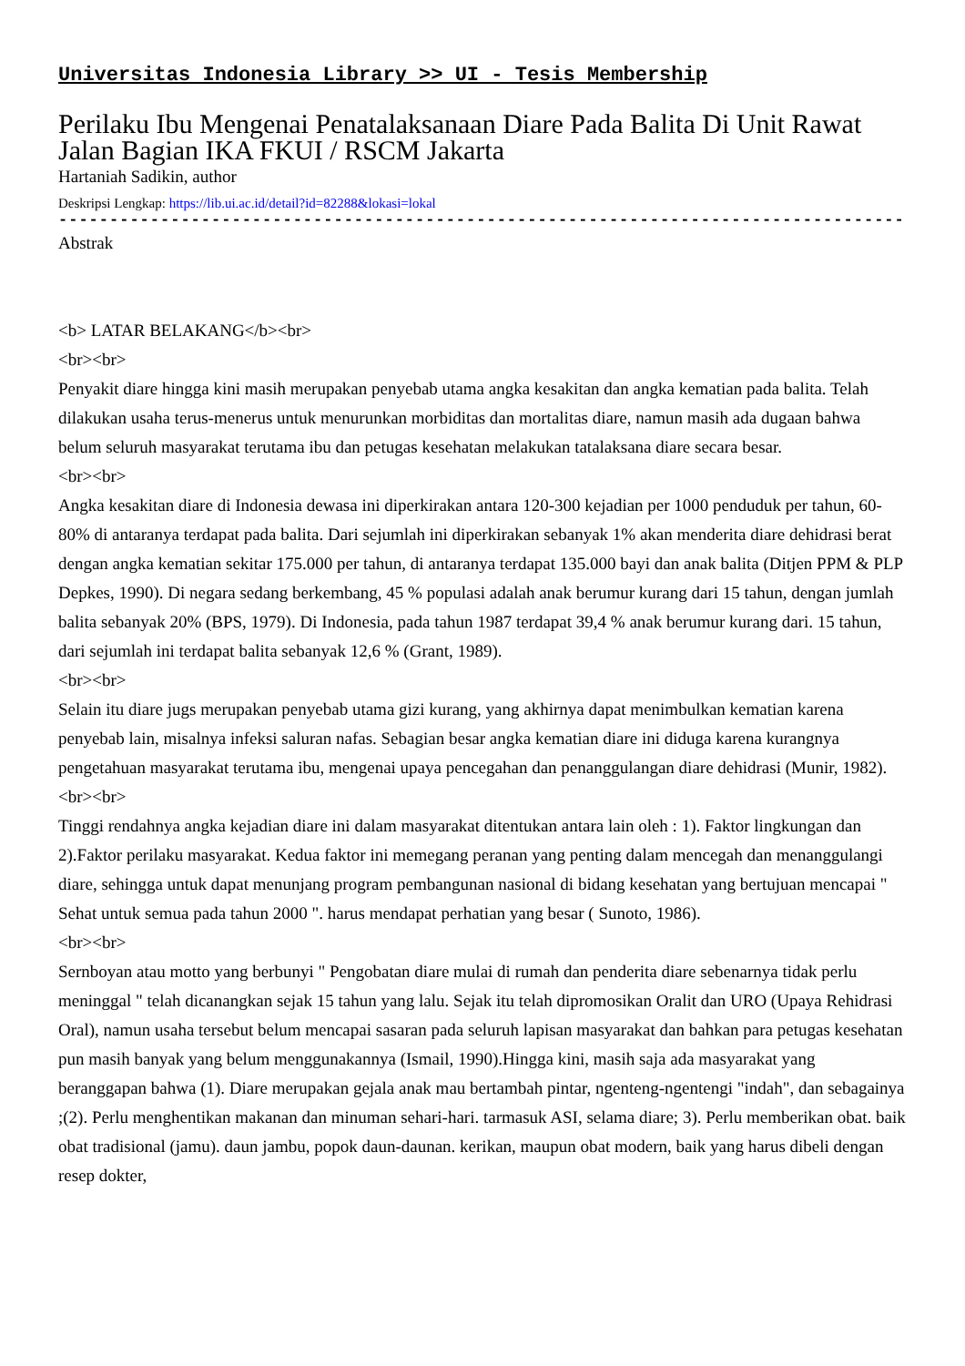Universitas Indonesia Library >> UI - Tesis Membership
Perilaku Ibu Mengenai Penatalaksanaan Diare Pada Balita Di Unit Rawat Jalan Bagian IKA FKUI / RSCM Jakarta
Hartaniah Sadikin, author
Deskripsi Lengkap: https://lib.ui.ac.id/detail?id=82288&lokasi=lokal
------------------------------------------------------------------------------------------
Abstrak
<b> LATAR BELAKANG</b><br>
<br><br>
Penyakit diare hingga kini masih merupakan penyebab utama angka kesakitan dan angka kematian pada balita. Telah dilakukan usaha terus-menerus untuk menurunkan morbiditas dan mortalitas diare, namun masih ada dugaan bahwa belum seluruh masyarakat terutama ibu dan petugas kesehatan melakukan tatalaksana diare secara besar.
<br><br>
Angka kesakitan diare di Indonesia dewasa ini diperkirakan antara 120-300 kejadian per 1000 penduduk per tahun, 60-80% di antaranya terdapat pada balita. Dari sejumlah ini diperkirakan sebanyak 1% akan menderita diare dehidrasi berat dengan angka kematian sekitar 175.000 per tahun, di antaranya terdapat 135.000 bayi dan anak balita (Ditjen PPM & PLP Depkes, 1990). Di negara sedang berkembang, 45 % populasi adalah anak berumur kurang dari 15 tahun, dengan jumlah balita sebanyak 20% (BPS, 1979). Di Indonesia, pada tahun 1987 terdapat 39,4 % anak berumur kurang dari. 15 tahun, dari sejumlah ini terdapat balita sebanyak 12,6 % (Grant, 1989).
<br><br>
Selain itu diare jugs merupakan penyebab utama gizi kurang, yang akhirnya dapat menimbulkan kematian karena penyebab lain, misalnya infeksi saluran nafas. Sebagian besar angka kematian diare ini diduga karena kurangnya pengetahuan masyarakat terutama ibu, mengenai upaya pencegahan dan penanggulangan diare dehidrasi (Munir, 1982).
<br><br>
Tinggi rendahnya angka kejadian diare ini dalam masyarakat ditentukan antara lain oleh : 1). Faktor lingkungan dan 2).Faktor perilaku masyarakat. Kedua faktor ini memegang peranan yang penting dalam mencegah dan menanggulangi diare, sehingga untuk dapat menunjang program pembangunan nasional di bidang kesehatan yang bertujuan mencapai " Sehat untuk semua pada tahun 2000 ". harus mendapat perhatian yang besar ( Sunoto, 1986).
<br><br>
Sernboyan atau motto yang berbunyi " Pengobatan diare mulai di rumah dan penderita diare sebenarnya tidak perlu meninggal " telah dicanangkan sejak 15 tahun yang lalu. Sejak itu telah dipromosikan Oralit dan URO (Upaya Rehidrasi Oral), namun usaha tersebut belum mencapai sasaran pada seluruh lapisan masyarakat dan bahkan para petugas kesehatan pun masih banyak yang belum menggunakannya (Ismail, 1990).Hingga kini, masih saja ada masyarakat yang beranggapan bahwa (1). Diare merupakan gejala anak mau bertambah pintar, ngenteng-ngentengi "indah", dan sebagainya ;(2). Perlu menghentikan makanan dan minuman sehari-hari. tarmasuk ASI, selama diare; 3). Perlu memberikan obat. baik obat tradisional (jamu). daun jambu, popok daun-daunan. kerikan, maupun obat modern, baik yang harus dibeli dengan resep dokter,